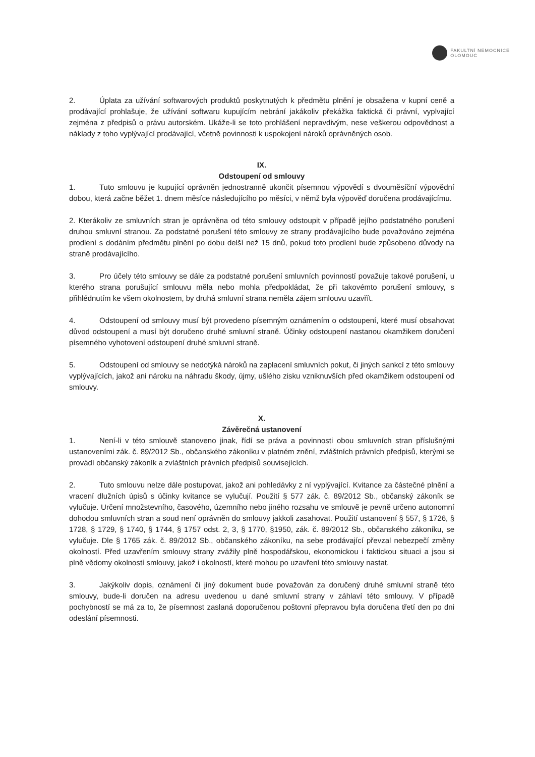FAKULTNÍ NEMOCNICE
OLOMOUC
2. Úplata za užívání softwarových produktů poskytnutých k předmětu plnění je obsažena v kupní ceně a prodávající prohlašuje, že užívání softwaru kupujícím nebrání jakákoliv překážka faktická či právní, vyplvající zejména z předpisů o právu autorském. Ukáže-li se toto prohlášení nepravdivým, nese veškerou odpovědnost a náklady z toho vyplývající prodávající, včetně povinnosti k uspokojení nároků oprávněných osob.
IX.
Odstoupení od smlouvy
1. Tuto smlouvu je kupující oprávněn jednostranně ukončit písemnou výpovědí s dvouměsíční výpovědní dobou, která začne běžet 1. dnem měsíce následujícího po měsíci, v němž byla výpověď doručena prodávajícímu.
2. Kterákoliv ze smluvních stran je oprávněna od této smlouvy odstoupit v případě jejího podstatného porušení druhou smluvní stranou. Za podstatné porušení této smlouvy ze strany prodávajícího bude považováno zejména prodlení s dodáním předmětu plnění po dobu delší než 15 dnů, pokud toto prodlení bude způsobeno důvody na straně prodávajícího.
3. Pro účely této smlouvy se dále za podstatné porušení smluvních povinností považuje takové porušení, u kterého strana porušující smlouvu měla nebo mohla předpokládat, že při takovémto porušení smlouvy, s přihlédnutím ke všem okolnostem, by druhá smluvní strana neměla zájem smlouvu uzavřít.
4. Odstoupení od smlouvy musí být provedeno písemným oznámením o odstoupení, které musí obsahovat důvod odstoupení a musí být doručeno druhé smluvní straně. Účinky odstoupení nastanou okamžikem doručení písemného vyhotovení odstoupení druhé smluvní straně.
5. Odstoupení od smlouvy se nedotýká nároků na zaplacení smluvních pokut, či jiných sankcí z této smlouvy vyplývajících, jakož ani nároku na náhradu škody, újmy, ušlého zisku vzniknuvších před okamžikem odstoupení od smlouvy.
X.
Závěrečná ustanovení
1. Není-li v této smlouvě stanoveno jinak, řídí se práva a povinnosti obou smluvních stran příslušnými ustanoveními zák. č. 89/2012 Sb., občanského zákoníku v platném znění, zvláštních právních předpisů, kterými se provádí občanský zákoník a zvláštních právních předpisů souvisejících.
2. Tuto smlouvu nelze dále postupovat, jakož ani pohledávky z ní vyplývající. Kvitance za částečné plnění a vracení dlužních úpisů s účinky kvitance se vylučují. Použití § 577 zák. č. 89/2012 Sb., občanský zákoník se vylučuje. Určení množstevního, časového, územního nebo jiného rozsahu ve smlouvě je pevně určeno autonomní dohodou smluvních stran a soud není oprávněn do smlouvy jakkoli zasahovat. Použití ustanovení § 557, § 1726, § 1728, § 1729, § 1740, § 1744, § 1757 odst. 2, 3, § 1770, §1950, zák. č. 89/2012 Sb., občanského zákoníku, se vylučuje. Dle § 1765 zák. č. 89/2012 Sb., občanského zákoníku, na sebe prodávající převzal nebezpečí změny okolností. Před uzavřením smlouvy strany zvážily plně hospodářskou, ekonomickou i faktickou situaci a jsou si plně vědomy okolností smlouvy, jakož i okolností, které mohou po uzavření této smlouvy nastat.
3. Jakýkoliv dopis, oznámení či jiný dokument bude považován za doručený druhé smluvní straně této smlouvy, bude-li doručen na adresu uvedenou u dané smluvní strany v záhlaví této smlouvy. V případě pochybností se má za to, že písemnost zaslaná doporučenou poštovní přepravou byla doručena třetí den po dni odeslání písemnosti.